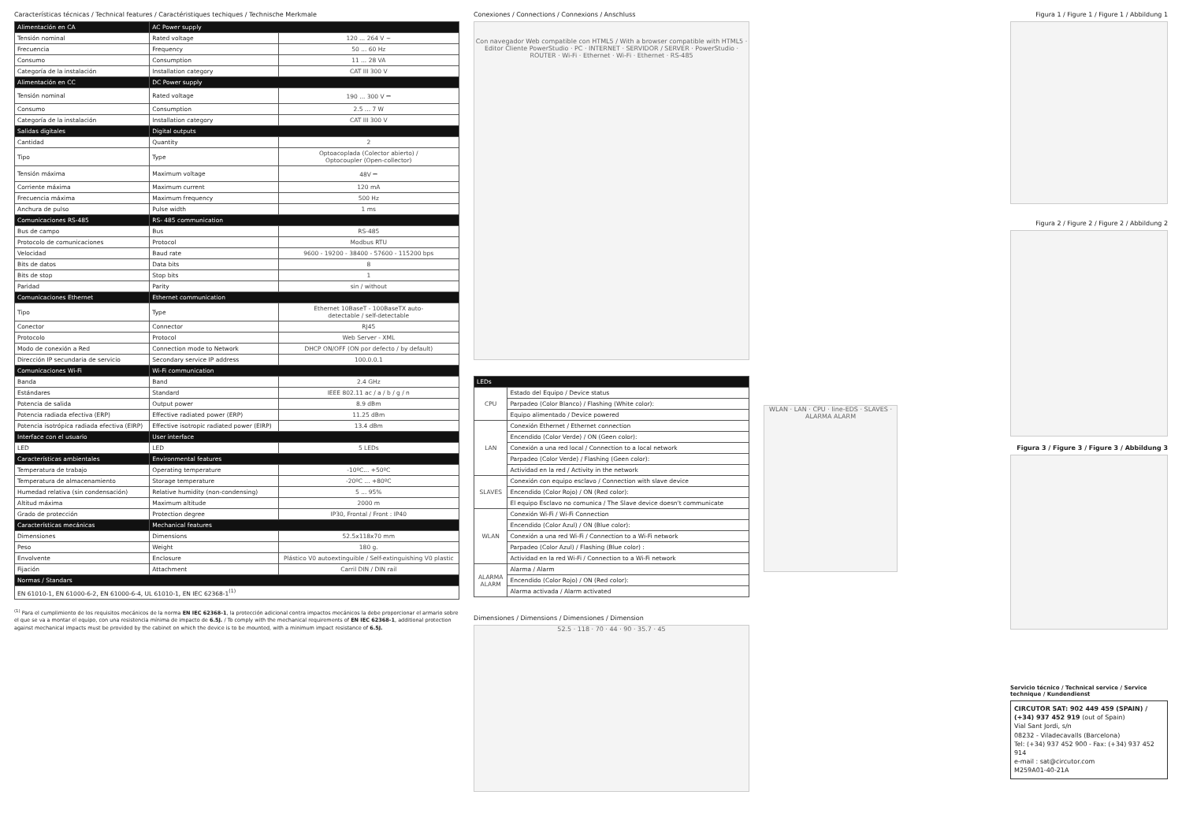Características técnicas / Technical features / Caractéristiques techiques / Technische Merkmale
| Alimentación en CA | AC Power supply | |
| --- | --- | --- |
| Tensión nominal | Rated voltage | 120 ... 264 V ~ |
| Frecuencia | Frequency | 50 ... 60 Hz |
| Consumo | Consumption | 11 ... 28 VA |
| Categoría de la instalación | Installation category | CAT III 300 V |
| Alimentación en CC | DC Power supply | |
| Tensión nominal | Rated voltage | 190 ... 300 V ⎓ |
| Consumo | Consumption | 2.5 ... 7 W |
| Categoría de la instalación | Installation category | CAT III 300 V |
| Salidas digitales | Digital outputs | |
| Cantidad | Quantity | 2 |
| Tipo | Type | Optoacoplada (Colector abierto) / Optocoupler (Open-collector) |
| Tensión máxima | Maximum voltage | 48V ⎓ |
| Corriente máxima | Maximum current | 120 mA |
| Frecuencia máxima | Maximum frequency | 500 Hz |
| Anchura de pulso | Pulse width | 1 ms |
| Comunicaciones RS-485 | RS- 485 communication | |
| Bus de campo | Bus | RS-485 |
| Protocolo de comunicaciones | Protocol | Modbus RTU |
| Velocidad | Baud rate | 9600 - 19200 - 38400 - 57600 - 115200 bps |
| Bits de datos | Data bits | 8 |
| Bits de stop | Stop bits | 1 |
| Paridad | Parity | sin / without |
| Comunicaciones Ethernet | Ethernet communication | |
| Tipo | Type | Ethernet 10BaseT - 100BaseTX auto- detectable / self-detectable |
| Conector | Connector | RJ45 |
| Protocolo | Protocol | Web Server - XML |
| Modo de conexión a Red | Connection mode to Network | DHCP ON/OFF (ON por defecto / by default) |
| Dirección IP secundaria de servicio | Secondary service IP address | 100.0.0.1 |
| Comunicaciones Wi-Fi | Wi-Fi communication | |
| Banda | Band | 2.4 GHz |
| Estándares | Standard | IEEE 802.11 ac / a / b / g / n |
| Potencia de salida | Output power | 8.9 dBm |
| Potencia radiada efectiva (ERP) | Effective radiated power (ERP) | 11.25 dBm |
| Potencia isotrópica radiada efectiva (EIRP) | Effective isotropic radiated power (EIRP) | 13.4 dBm |
| Interface con el usuario | User interface | |
| LED | LED | 5 LEDs |
| Características ambientales | Environmental features | |
| Temperatura de trabajo | Operating temperature | -10ºC... +50ºC |
| Temperatura de almacenamiento | Storage temperature | -20ºC ... +80ºC |
| Humedad relativa (sin condensación) | Relative humidity (non-condensing) | 5 ... 95% |
| Altitud máxima | Maximum altitude | 2000 m |
| Grado de protección | Protection degree | IP30, Frontal / Front : IP40 |
| Características mecánicas | Mechanical features | |
| Dimensiones | Dimensions | 52.5x118x70 mm |
| Peso | Weight | 180 g. |
| Envolvente | Enclosure | Plástico V0 autoextinguible / Self-extinguishing V0 plastic |
| Fijación | Attachment | Carril DIN / DIN rail |
| Normas / Standars | | |
| EN 61010-1, EN 61000-6-2, EN 61000-6-4, UL 61010-1, EN IEC 62368-1<sup>(1)</sup> | | |
<sup>(1)</sup> Para el cumplimiento de los requisitos mecánicos de la norma EN IEC 62368-1, la protección adicional contra impactos mecánicos la debe proporcionar el armario sobre el que se va a montar el equipo, con una resistencia mínima de impacto de 6.5J. / To comply with the mechanical requirements of EN IEC 62368-1, additional protection against mechanical impacts must be provided by the cabinet on which the device is to be mounted, with a minimum impact resistance of 6.5J.
Conexiones / Connections / Connexions / Anschluss
Con navegador Web compatible con HTML5 / With a browser compatible with HTML5 · Editor Cliente PowerStudio · PC · INTERNET · SERVIDOR / SERVER · PowerStudio · ROUTER · Wi-Fi · Ethernet · Wi-Fi · Ethernet · RS-485
| LEDs | |
| --- | --- |
| CPU | Estado del Equipo / Device status |
| | Parpadeo (Color Blanco) / Flashing (White color): |
| | Equipo alimentado / Device powered |
| LAN | Conexión Ethernet / Ethernet connection |
| | Encendido (Color Verde) / ON (Geen color): |
| | Conexión a una red local / Connection to a local network |
| | Parpadeo (Color Verde) / Flashing (Geen color): |
| | Actividad en la red / Activity in the network |
| SLAVES | Conexión con equipo esclavo / Connection with slave device |
| | Encendido (Color Rojo) / ON (Red color): |
| | El equipo Esclavo no comunica / The Slave device doesn't communicate |
| WLAN | Conexión Wi-Fi / Wi-Fi Connection |
| | Encendido (Color Azul) / ON (Blue color): |
| | Conexión a una red Wi-Fi / Connection to a Wi-Fi network |
| | Parpadeo (Color Azul) / Flashing (Blue color) : |
| | Actividad en la red Wi-Fi / Connection to a Wi-Fi network |
| ALARMA ALARM | Alarma / Alarm |
| | Encendido (Color Rojo) / ON (Red color): |
| | Alarma activada / Alarm activated |
Dimensiones / Dimensions / Dimensiones / Dimension
52.5 · 118 · 70 · 44 · 90 · 35.7 · 45
WLAN · LAN · CPU · line-EDS · SLAVES · ALARMA ALARM
Figura 1 / Figure 1 / Figure 1 / Abbildung 1
Figura 2 / Figure 2 / Figure 2 / Abbildung 2
Figura 3 / Figure 3 / Figure 3 / Abbildung 3
Servicio técnico / Technical service / Service technique / Kundendienst
CIRCUTOR SAT: 902 449 459 (SPAIN) / (+34) 937 452 919 (out of Spain)
Vial Sant Jordi, s/n
08232 - Viladecavalls (Barcelona)
Tel: (+34) 937 452 900 - Fax: (+34) 937 452 914
e-mail : sat@circutor.com
M259A01-40-21A